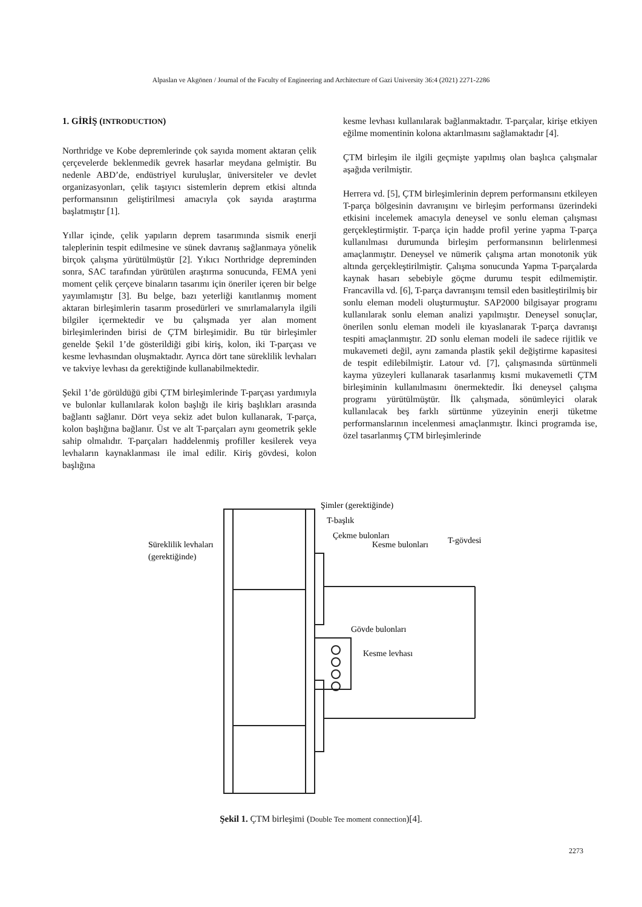Alpaslan ve Akgönen / Journal of the Faculty of Engineering and Architecture of Gazi University 36:4 (2021) 2271-2286
1. GİRİŞ (INTRODUCTION)
Northridge ve Kobe depremlerinde çok sayıda moment aktaran çelik çerçevelerde beklenmedik gevrek hasarlar meydana gelmiştir. Bu nedenle ABD’de, endüstriyel kuruluşlar, üniversiteler ve devlet organizasyonları, çelik taşıyıcı sistemlerin deprem etkisi altında performansının geliştirilmesi amacıyla çok sayıda araştırma başlatmıştır [1].
Yıllar içinde, çelik yapıların deprem tasarımında sismik enerji taleplerinin tespit edilmesine ve sünek davranış sağlanmaya yönelik birçok çalışma yürütülmüştür [2]. Yıkıcı Northridge depreminden sonra, SAC tarafından yürütülen araştırma sonucunda, FEMA yeni moment çelik çerçeve binaların tasarımı için öneriler içeren bir belge yayımlamıştır [3]. Bu belge, bazı yeterliği kanıtlanmış moment aktaran birleşimlerin tasarım prosedürleri ve sınırlamalarıyla ilgili bilgiler içermektedir ve bu çalışmada yer alan moment birleşimlerinden birisi de ÇTM birleşimidir. Bu tür birleşimler genelde Şekil 1’de gösterildiği gibi kiriş, kolon, iki T-parçası ve kesme levhasından oluşmaktadır. Ayrıca dört tane süreklilik levhaları ve takviye levhası da gerektiğinde kullanabilmektedir.
Şekil 1’de görüldüğü gibi ÇTM birleşimlerinde T-parçası yardımıyla ve bulonlar kullanılarak kolon başlığı ile kiriş başlıkları arasında bağlantı sağlanır. Dört veya sekiz adet bulon kullanarak, T-parça, kolon başlığına bağlanır. Üst ve alt T-parçaları aynı geometrik şekle sahip olmalıdır. T-parçaları haddelenmiş profiller kesilerek veya levhaların kaynaklanması ile imal edilir. Kiriş gövdesi, kolon başlığına
kesme levhası kullanılarak bağlanmaktadır. T-parçalar, kirişe etkiyen eğilme momentinin kolona aktarılmasını sağlamaktadır [4].
ÇTM birleşim ile ilgili geçmişte yapılmış olan başlıca çalışmalar aşağıda verilmiştir.
Herrera vd. [5], ÇTM birleşimlerinin deprem performansını etkileyen T-parça bölgesinin davranışını ve birleşim performansı üzerindeki etkisini incelemek amacıyla deneysel ve sonlu eleman çalışması gerçekleştirmiştir. T-parça için hadde profil yerine yapma T-parça kullanılması durumunda birleşim performansının belirlenmesi amaçlanmıştır. Deneysel ve nümerik çalışma artan monotonik yük altında gerçekleştirilmiştir. Çalışma sonucunda Yapma T-parçalarda kaynak hasarı sebebiyle göçme durumu tespit edilmemiştir. Francavilla vd. [6], T-parça davranışını temsil eden basitleştirilmiş bir sonlu eleman modeli oluşturmuştur. SAP2000 bilgisayar programı kullanılarak sonlu eleman analizi yapılmıştır. Deneysel sonuçlar, önerilen sonlu eleman modeli ile kıyaslanarak T-parça davranışı tespiti amaçlanmıştır. 2D sonlu eleman modeli ile sadece rijitlik ve mukavemeti değil, aynı zamanda plastik şekil değiştirme kapasitesi de tespit edilebilmiştir. Latour vd. [7], çalışmasında sürtünmeli kayma yüzeyleri kullanarak tasarlanmış kısmi mukavemetli ÇTM birleşiminin kullanılmasını önermektedir. İki deneysel çalışma programı yürütülmüştür. İlk çalışmada, sönümleyici olarak kullanılacak beş farklı sürtünme yüzeyinin enerji tüketme performanslarının incelenmesi amaçlanmıştır. İkinci programda ise, özel tasarlanmış ÇTM birleşimlerinde
Şimler (gerektiğinde)
T-başlık
Çekme bulonları
Kesme bulonları
T-gövdesi
Süreklilik levhaları
(gerektiğinde)
Gövde bulonları
Kesme levhası
Şekil 1. ÇTM birleşimi (Double Tee moment connection)[4].
2273